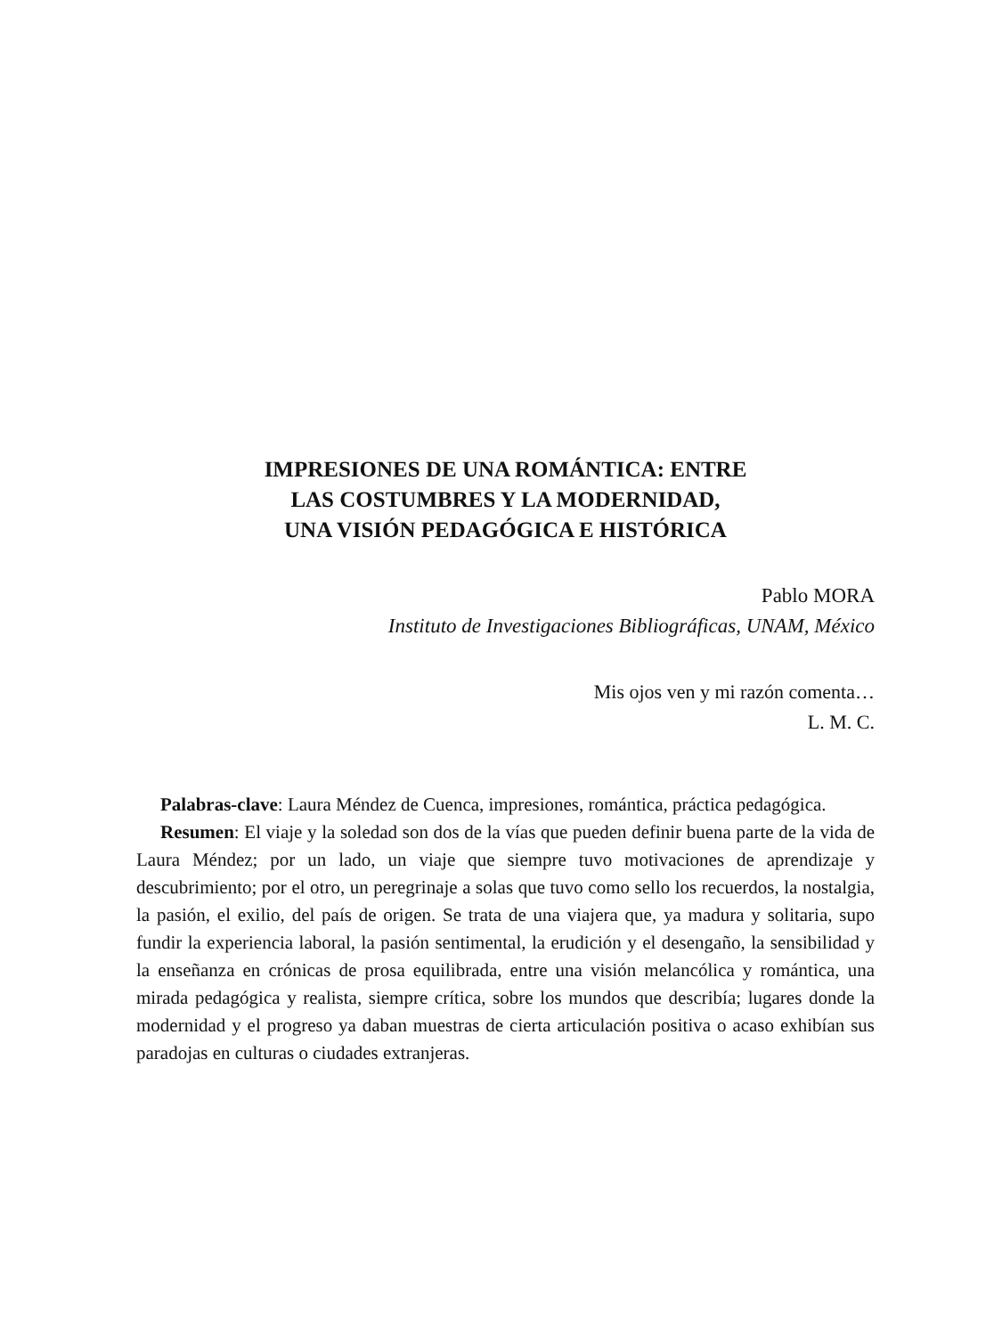IMPRESIONES DE UNA ROMÁNTICA: ENTRE
LAS COSTUMBRES Y LA MODERNIDAD,
UNA VISIÓN PEDAGÓGICA E HISTÓRICA
Pablo MORA
Instituto de Investigaciones Bibliográficas, UNAM, México
Mis ojos ven y mi razón comenta…
L. M. C.
Palabras-clave: Laura Méndez de Cuenca, impresiones, romántica, práctica pedagógica.
Resumen: El viaje y la soledad son dos de la vías que pueden definir buena parte de la vida de Laura Méndez; por un lado, un viaje que siempre tuvo motivaciones de aprendizaje y descubrimiento; por el otro, un peregrinaje a solas que tuvo como sello los recuerdos, la nostalgia, la pasión, el exilio, del país de origen. Se trata de una viajera que, ya madura y solitaria, supo fundir la experiencia laboral, la pasión sentimental, la erudición y el desengaño, la sensibilidad y la enseñanza en crónicas de prosa equilibrada, entre una visión melancólica y romántica, una mirada pedagógica y realista, siempre crítica, sobre los mundos que describía; lugares donde la modernidad y el progreso ya daban muestras de cierta articulación positiva o acaso exhibían sus paradojas en culturas o ciudades extranjeras.